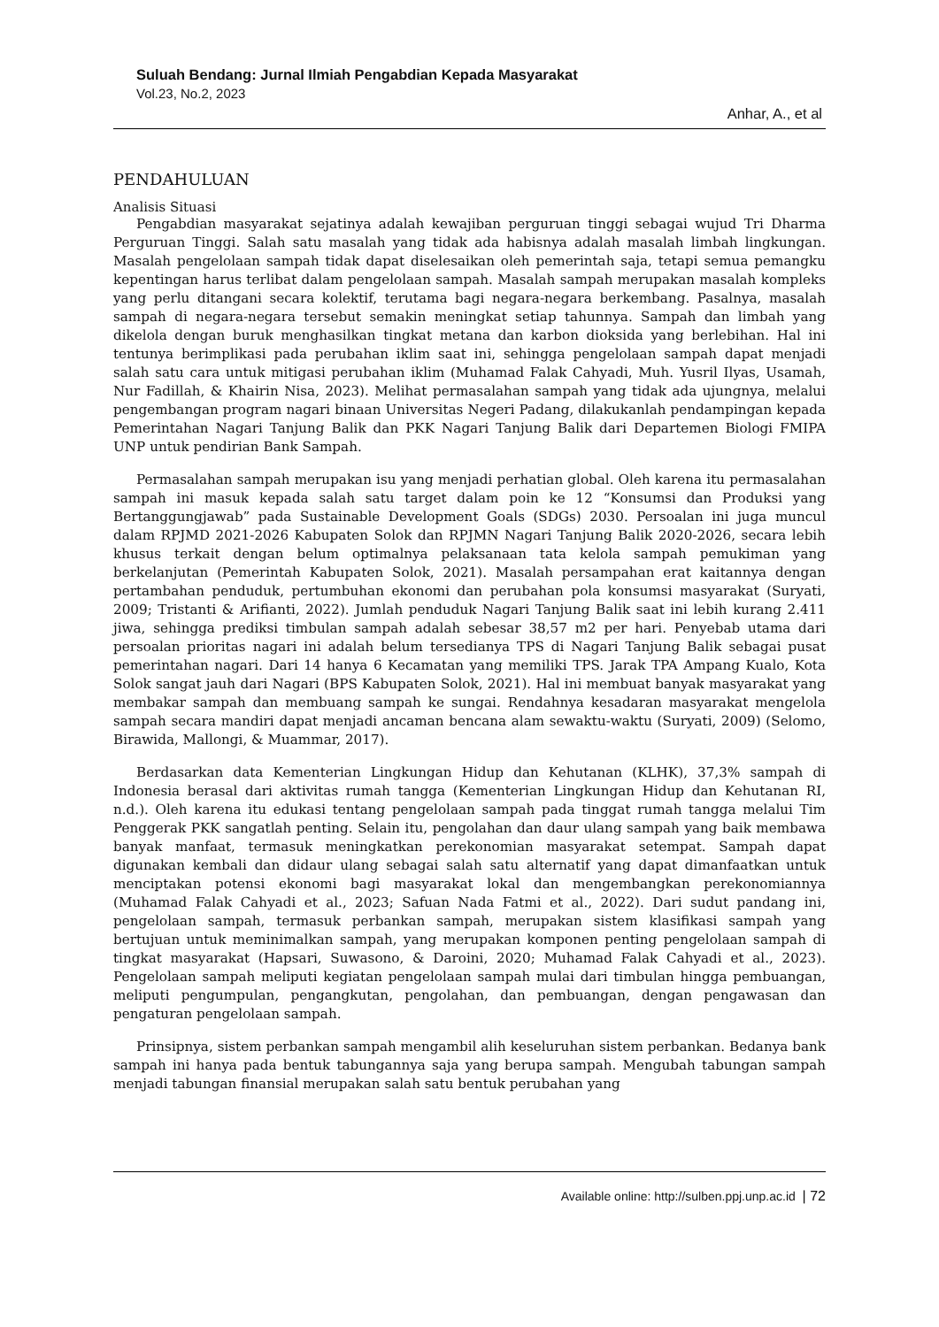Suluah Bendang: Jurnal Ilmiah Pengabdian Kepada Masyarakat
Vol.23, No.2, 2023
Anhar, A., et al
PENDAHULUAN
Analisis Situasi
Pengabdian masyarakat sejatinya adalah kewajiban perguruan tinggi sebagai wujud Tri Dharma Perguruan Tinggi. Salah satu masalah yang tidak ada habisnya adalah masalah limbah lingkungan. Masalah pengelolaan sampah tidak dapat diselesaikan oleh pemerintah saja, tetapi semua pemangku kepentingan harus terlibat dalam pengelolaan sampah. Masalah sampah merupakan masalah kompleks yang perlu ditangani secara kolektif, terutama bagi negara-negara berkembang. Pasalnya, masalah sampah di negara-negara tersebut semakin meningkat setiap tahunnya. Sampah dan limbah yang dikelola dengan buruk menghasilkan tingkat metana dan karbon dioksida yang berlebihan. Hal ini tentunya berimplikasi pada perubahan iklim saat ini, sehingga pengelolaan sampah dapat menjadi salah satu cara untuk mitigasi perubahan iklim (Muhamad Falak Cahyadi, Muh. Yusril Ilyas, Usamah, Nur Fadillah, & Khairin Nisa, 2023). Melihat permasalahan sampah yang tidak ada ujungnya, melalui pengembangan program nagari binaan Universitas Negeri Padang, dilakukanlah pendampingan kepada Pemerintahan Nagari Tanjung Balik dan PKK Nagari Tanjung Balik dari Departemen Biologi FMIPA UNP untuk pendirian Bank Sampah.
Permasalahan sampah merupakan isu yang menjadi perhatian global. Oleh karena itu permasalahan sampah ini masuk kepada salah satu target dalam poin ke 12 “Konsumsi dan Produksi yang Bertanggungjawab” pada Sustainable Development Goals (SDGs) 2030. Persoalan ini juga muncul dalam RPJMD 2021-2026 Kabupaten Solok dan RPJMN Nagari Tanjung Balik 2020-2026, secara lebih khusus terkait dengan belum optimalnya pelaksanaan tata kelola sampah pemukiman yang berkelanjutan (Pemerintah Kabupaten Solok, 2021). Masalah persampahan erat kaitannya dengan pertambahan penduduk, pertumbuhan ekonomi dan perubahan pola konsumsi masyarakat (Suryati, 2009; Tristanti & Arifianti, 2022). Jumlah penduduk Nagari Tanjung Balik saat ini lebih kurang 2.411 jiwa, sehingga prediksi timbulan sampah adalah sebesar 38,57 m2 per hari. Penyebab utama dari persoalan prioritas nagari ini adalah belum tersedianya TPS di Nagari Tanjung Balik sebagai pusat pemerintahan nagari. Dari 14 hanya 6 Kecamatan yang memiliki TPS. Jarak TPA Ampang Kualo, Kota Solok sangat jauh dari Nagari (BPS Kabupaten Solok, 2021). Hal ini membuat banyak masyarakat yang membakar sampah dan membuang sampah ke sungai. Rendahnya kesadaran masyarakat mengelola sampah secara mandiri dapat menjadi ancaman bencana alam sewaktu-waktu (Suryati, 2009) (Selomo, Birawida, Mallongi, & Muammar, 2017).
Berdasarkan data Kementerian Lingkungan Hidup dan Kehutanan (KLHK), 37,3% sampah di Indonesia berasal dari aktivitas rumah tangga (Kementerian Lingkungan Hidup dan Kehutanan RI, n.d.). Oleh karena itu edukasi tentang pengelolaan sampah pada tinggat rumah tangga melalui Tim Penggerak PKK sangatlah penting. Selain itu, pengolahan dan daur ulang sampah yang baik membawa banyak manfaat, termasuk meningkatkan perekonomian masyarakat setempat. Sampah dapat digunakan kembali dan didaur ulang sebagai salah satu alternatif yang dapat dimanfaatkan untuk menciptakan potensi ekonomi bagi masyarakat lokal dan mengembangkan perekonomiannya (Muhamad Falak Cahyadi et al., 2023; Safuan Nada Fatmi et al., 2022). Dari sudut pandang ini, pengelolaan sampah, termasuk perbankan sampah, merupakan sistem klasifikasi sampah yang bertujuan untuk meminimalkan sampah, yang merupakan komponen penting pengelolaan sampah di tingkat masyarakat (Hapsari, Suwasono, & Daroini, 2020; Muhamad Falak Cahyadi et al., 2023). Pengelolaan sampah meliputi kegiatan pengelolaan sampah mulai dari timbulan hingga pembuangan, meliputi pengumpulan, pengangkutan, pengolahan, dan pembuangan, dengan pengawasan dan pengaturan pengelolaan sampah.
Prinsipnya, sistem perbankan sampah mengambil alih keseluruhan sistem perbankan. Bedanya bank sampah ini hanya pada bentuk tabungannya saja yang berupa sampah. Mengubah tabungan sampah menjadi tabungan finansial merupakan salah satu bentuk perubahan yang
Available online: http://sulben.ppj.unp.ac.id | 72